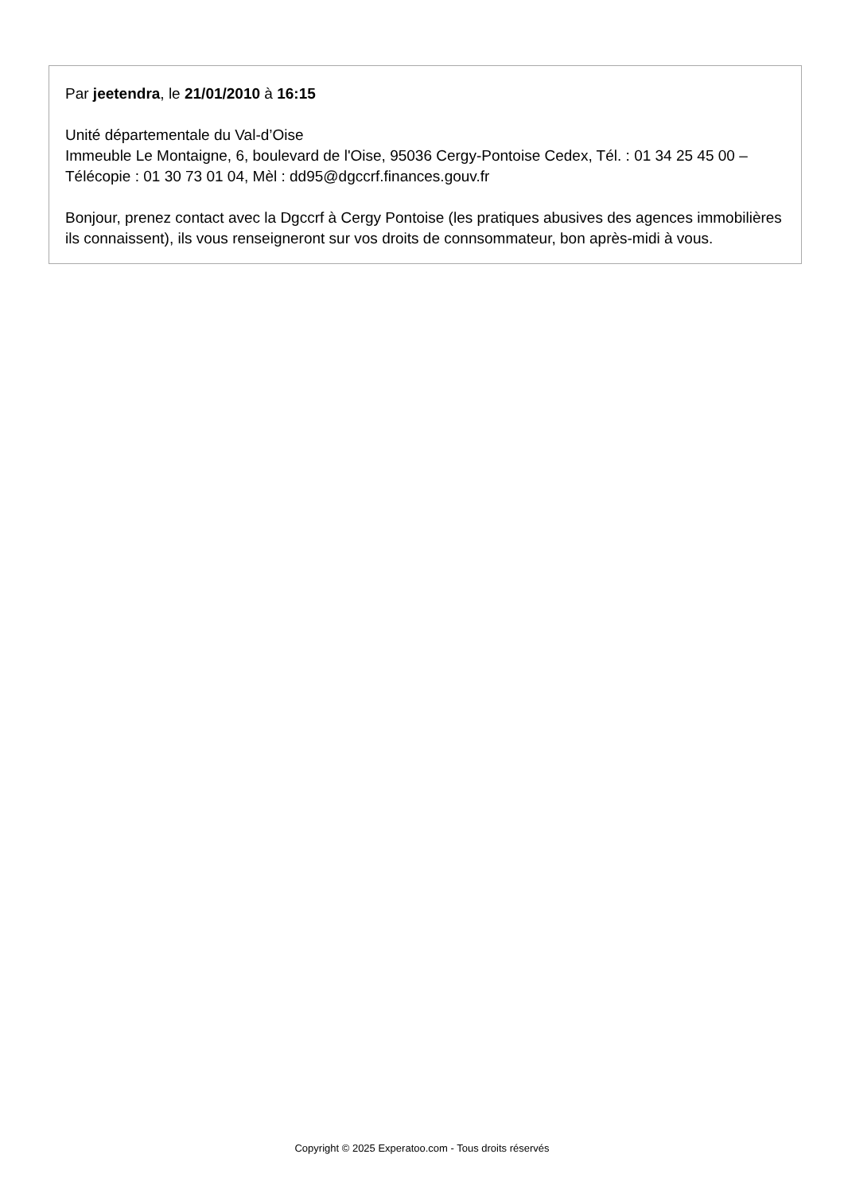Par jeetendra, le 21/01/2010 à 16:15
Unité départementale du Val-d’Oise
Immeuble Le Montaigne, 6, boulevard de l'Oise, 95036 Cergy-Pontoise Cedex, Tél. : 01 34 25 45 00 – Télécopie : 01 30 73 01 04, Mèl : dd95@dgccrf.finances.gouv.fr
Bonjour, prenez contact avec la Dgccrf à Cergy Pontoise (les pratiques abusives des agences immobilières ils connaissent), ils vous renseigneront sur vos droits de connsommateur, bon après-midi à vous.
Copyright © 2025 Experatoo.com - Tous droits réservés